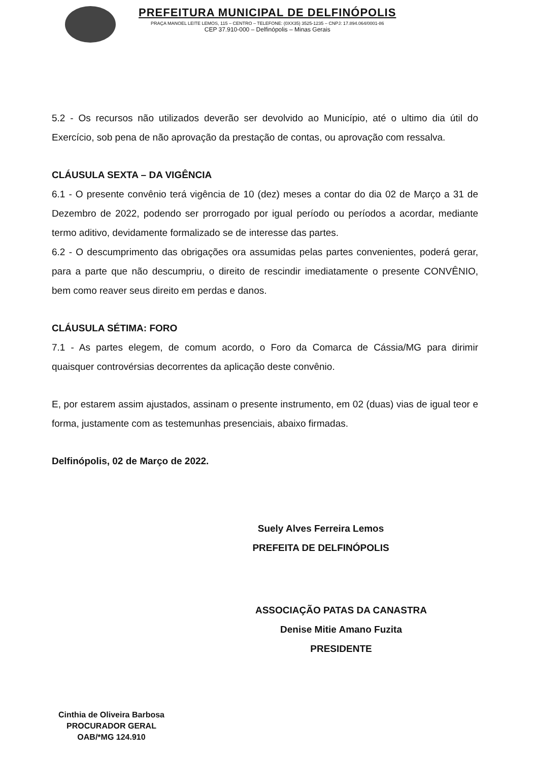PREFEITURA MUNICIPAL DE DELFINÓPOLIS
PRAÇA MANOEL LEITE LEMOS, 115 – CENTRO – TELEFONE: (0XX35) 3525-1235 – CNPJ: 17.894.064/0001-86
CEP 37.910-000 – Delfinópolis – Minas Gerais
5.2 - Os recursos não utilizados deverão ser devolvido ao Município, até o ultimo dia útil do Exercício, sob pena de não aprovação da prestação de contas, ou aprovação com ressalva.
CLÁUSULA SEXTA – DA VIGÊNCIA
6.1 - O presente convênio terá vigência de 10 (dez) meses a contar do dia 02 de Março a 31 de Dezembro de 2022, podendo ser prorrogado por igual período ou períodos a acordar, mediante termo aditivo, devidamente formalizado se de interesse das partes.
6.2 - O descumprimento das obrigações ora assumidas pelas partes convenientes, poderá gerar, para a parte que não descumpriu, o direito de rescindir imediatamente o presente CONVÊNIO, bem como reaver seus direito em perdas e danos.
CLÁUSULA SÉTIMA: FORO
7.1 - As partes elegem, de comum acordo, o Foro da Comarca de Cássia/MG para dirimir quaisquer controvérsias decorrentes da aplicação deste convênio.
E, por estarem assim ajustados, assinam o presente instrumento, em 02 (duas) vias de igual teor e forma, justamente com as testemunhas presenciais, abaixo firmadas.
Delfinópolis, 02 de Março de 2022.
Suely Alves Ferreira Lemos
PREFEITA DE DELFINÓPOLIS
ASSOCIAÇÃO PATAS DA CANASTRA
Denise Mitie Amano Fuzita
PRESIDENTE
Cinthia de Oliveira Barbosa
PROCURADOR GERAL
OAB/*MG 124.910